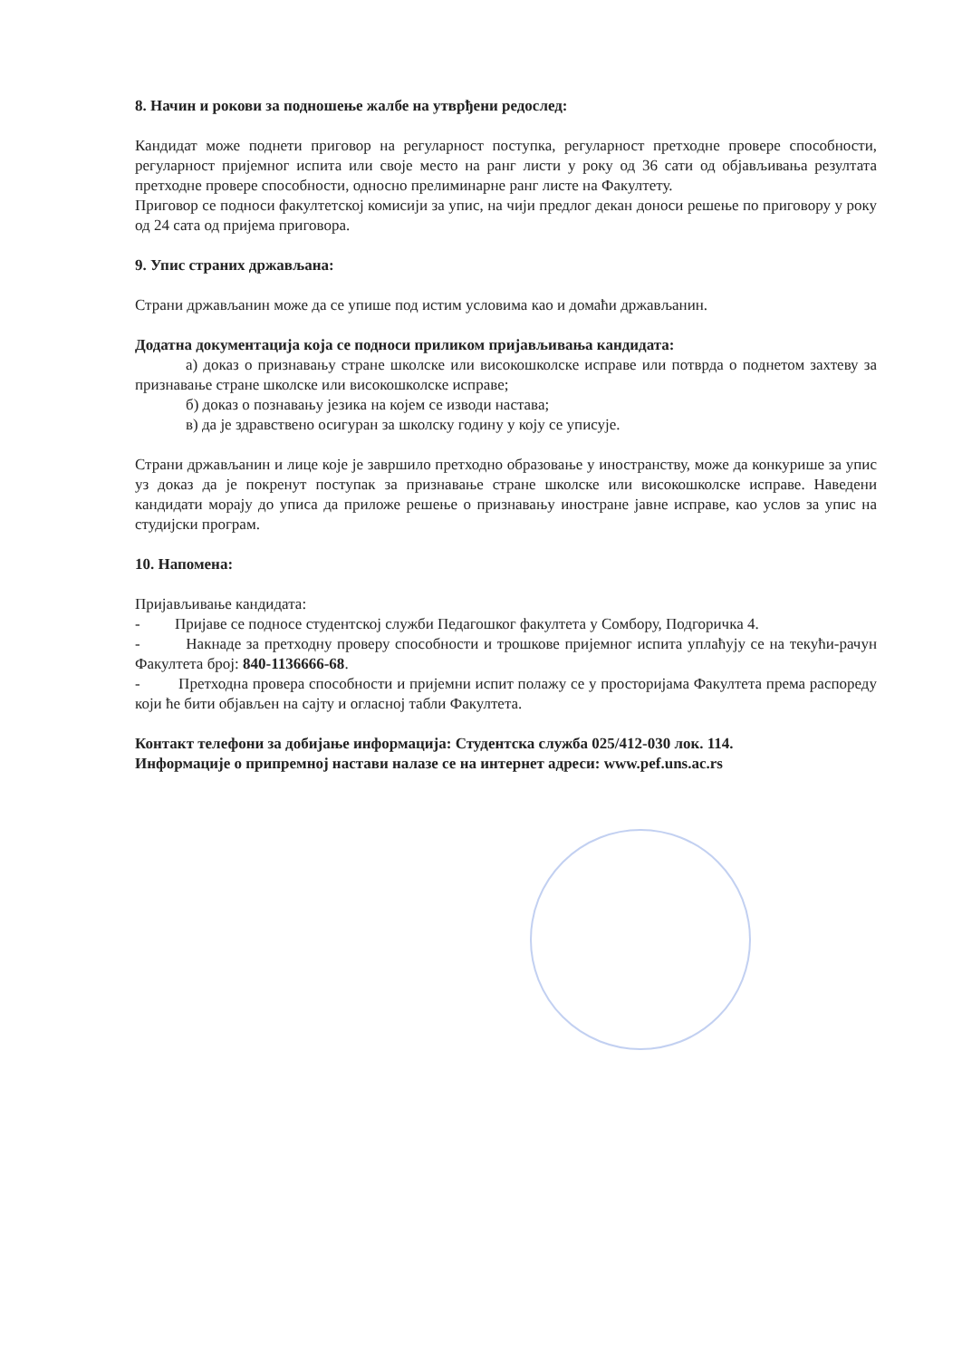8. Начин и рокови за подношење жалбе на утврђени редослед:
Кандидат може поднети приговор на регуларност поступка, регуларност претходне провере способности, регуларност пријемног испита или своје место на ранг листи у року од 36 сати од објављивања резултата претходне провере способности, односно прелиминарне ранг листе на Факултету.
Приговор се подноси факултетској комисији за упис, на чији предлог декан доноси решење по приговору у року од 24 сата од пријема приговора.
9. Упис страних држављана:
Страни држављанин може да се упише под истим условима као и домаћи држављанин.
Додатна документација која се подноси приликом пријављивања кандидата:
а) доказ о признавању стране школске или високошколске исправе или потврда о поднетом захтеву за признавање стране школске или високошколске исправе;
б) доказ о познавању језика на којем се изводи настава;
в) да је здравствено осигуран за школску годину у коју се уписује.
Страни држављанин и лице које је завршило претходно образовање у иностранству, може да конкурише за упис уз доказ да је покренут поступак за признавање стране школске или високошколске исправе. Наведени кандидати морају до уписа да приложе решење о признавању иностране јавне исправе, као услов за упис на студијски програм.
10. Напомена:
Пријављивање кандидата:
- Пријаве се подносе студентској служби Педагошког факултета у Сомбору, Подгоричка 4.
- Накнаде за претходну проверу способности и трошкове пријемног испита уплаћују се на текући-рачун Факултета број: 840-1136666-68.
- Претходна провера способности и пријемни испит полажу се у просторијама Факултета према распореду који ће бити објављен на сајту и огласној табли Факултета.
Контакт телефони за добијање информација: Студентска служба 025/412-030 лок. 114.
Информације о припремној настави налазе се на интернет адреси: www.pef.uns.ac.rs